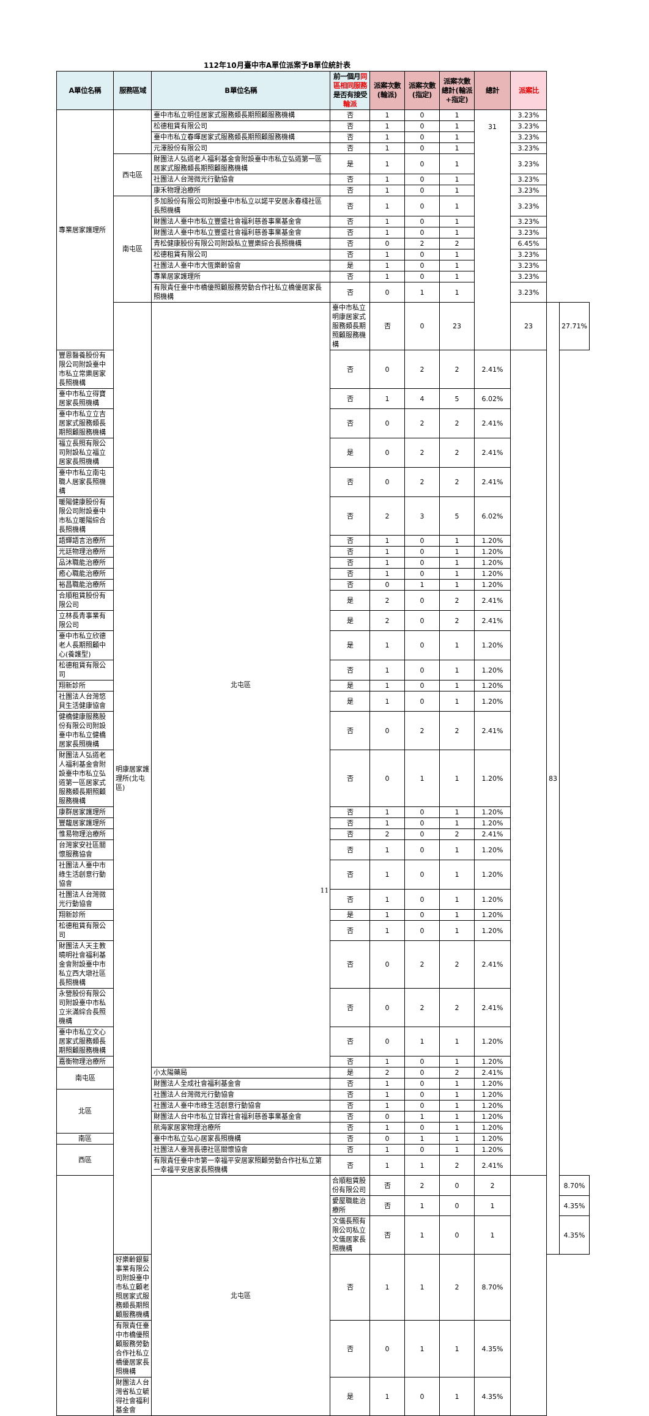112年10月臺中市A單位派案予B單位統計表
| A單位名稱 | 服務區域 | B單位名稱 | 前一個月 同區相同服務 是否有接受 輪派 | 派案次數(輪派) | 派案次數(指定) | 派案次數總計(輪派+指定) | 總計 | 派案比 | | |
| --- | --- | --- | --- | --- | --- | --- | --- | --- | --- | --- |
| 專業居家護理所 | | 臺中市私立明佳居家式服務類長期照顧服務機構 | 否 | 1 | 0 | 1 | 31 | 3.23% | | |
| | | 松德租賃有限公司 | 否 | 1 | 0 | 1 | | 3.23% | | |
| | | 臺中市私立春暉居家式服務類長期照顧服務機構 | 否 | 1 | 0 | 1 | | 3.23% | | |
| | | 元澤股份有限公司 | 否 | 1 | 0 | 1 | | 3.23% | | |
| | 西屯區 | 財團法人弘道老人福利基金會附設臺中市私立弘道第一區居家式服務類長期照顧服務機構 | 是 | 1 | 0 | 1 | | 3.23% | | |
| | | 社團法人台灣微光行動協會 | 否 | 1 | 0 | 1 | | 3.23% | | |
| | | 康禾物理治療所 | 否 | 1 | 0 | 1 | | 3.23% | | |
| | 南屯區 | 多加股份有限公司附設臺中市私立以諾平安居永春棧社區長照機構 | 否 | 1 | 0 | 1 | | 3.23% | | |
| | | 財團法人臺中市私立豐盛社會福利慈善事業基金會 | 否 | 1 | 0 | 1 | | 3.23% | | |
| | | 財團法人臺中市私立豐盛社會福利慈善事業基金會 | 否 | 1 | 0 | 1 | | 3.23% | | |
| | | 青松健康股份有限公司附設私立豐樂綜合長照機構 | 否 | 0 | 2 | 2 | | 6.45% | | |
| | | 松德租賃有限公司 | 否 | 1 | 0 | 1 | | 3.23% | | |
| | | 社團法人臺中市大恆樂齡協會 | 是 | 1 | 0 | 1 | | 3.23% | | |
| | | 專業居家護理所 | 否 | 1 | 0 | 1 | | 3.23% | | |
| | | 有限責任臺中市橋優照顧服務勞動合作社私立橋優居家長照機構 | 否 | 0 | 1 | 1 | | 3.23% | | |
| | 明康居家護理所(北屯區) | 北屯區 | 臺中市私立明康居家式服務類長期照顧服務機構 | 否 | 0 | 23 | | 23 | 83 | 27.71% |
| 豐恩醫養股份有限公司附設臺中市私立常樂居家長照機構 | | | 否 | 0 | 2 | 2 | 2.41% | | | |
| 臺中市私立得寶居家長照機構 | | | 否 | 1 | 4 | 5 | 6.02% | | | |
| 臺中市私立立吉居家式服務類長期照顧服務機構 | | | 否 | 0 | 2 | 2 | 2.41% | | | |
| 福立長照有限公司附設私立福立居家長照機構 | | | 是 | 0 | 2 | 2 | 2.41% | | | |
| 臺中市私立南屯職人居家長照機構 | | | 否 | 0 | 2 | 2 | 2.41% | | | |
| 暖陽健康股份有限公司附設臺中市私立暖陽綜合長照機構 | | | 否 | 2 | 3 | 5 | 6.02% | | | |
| 語輝語言治療所 | | | 否 | 1 | 0 | 1 | 1.20% | | | |
| 光廷物理治療所 | | | 否 | 1 | 0 | 1 | 1.20% | | | |
| 品沐職能治療所 | | | 否 | 1 | 0 | 1 | 1.20% | | | |
| 癒心職能治療所 | | | 否 | 1 | 0 | 1 | 1.20% | | | |
| 裕昌職能治療所 | | | 否 | 0 | 1 | 1 | 1.20% | | | |
| 合順租賃股份有限公司 | | | 是 | 2 | 0 | 2 | 2.41% | | | |
| 立林長青事業有限公司 | | | 是 | 2 | 0 | 2 | 2.41% | | | |
| 臺中市私立欣德老人長期照顧中心(養護型) | | | 是 | 1 | 0 | 1 | 1.20% | | | |
| 松德租賃有限公司 | | | 否 | 1 | 0 | 1 | 1.20% | | | |
| 翔新診所 | | | 是 | 1 | 0 | 1 | 1.20% | | | |
| 社團法人台灣悠貝生活健康協會 | | | 是 | 1 | 0 | 1 | 1.20% | | | |
| 健橋健康服務股份有限公司附設臺中市私立健橋居家長照機構 | | | 否 | 0 | 2 | 2 | 2.41% | | | |
| 財團法人弘道老人福利基金會附設臺中市私立弘道第一區居家式服務類長期照顧服務機構 | | | 否 | 0 | 1 | 1 | 1.20% | | | |
| 康群居家護理所 | | | 否 | 1 | 0 | 1 | 1.20% | | | |
| 豐馥居家護理所 | | | 否 | 1 | 0 | 1 | 1.20% | | | |
| 惟易物理治療所 | | | 否 | 2 | 0 | 2 | 2.41% | | | |
| 台灣家安社區關懷服務協會 | | | 否 | 1 | 0 | 1 | 1.20% | | | |
| 社團法人臺中市綠生活創意行動協會 | | | 否 | 1 | 0 | 1 | 1.20% | | | |
| 社團法人台灣微光行動協會 | | | 否 | 1 | 0 | 1 | 1.20% | | | |
| 翔新診所 | | | 是 | 1 | 0 | 1 | 1.20% | | | |
| 松德租賃有限公司 | | | 否 | 1 | 0 | 1 | 1.20% | | | |
| 財團法人天主教曉明社會福利基金會附設臺中市私立西大墩社區長照機構 | | | 否 | 0 | 2 | 2 | 2.41% | | | |
| 永營股份有限公司附設臺中市私立米滿綜合長照機構 | | | 否 | 0 | 2 | 2 | 2.41% | | | |
| 臺中市私立文心居家式服務類長期照顧服務機構 | | | 否 | 0 | 1 | 1 | 1.20% | | | |
| 嘉衡物理治療所 | | | 否 | 1 | 0 | 1 | 1.20% | | | |
| 南屯區 | | 小太陽藥局 | 是 | 2 | 0 | 2 | 2.41% | | | |
| | | 財團法人全成社會福利基金會 | 否 | 1 | 0 | 1 | 1.20% | | | |
| 北區 | | 社團法人台灣微光行動協會 | 否 | 1 | 0 | 1 | 1.20% | | | |
| | | 社團法人臺中市綠生活創意行動協會 | 否 | 1 | 0 | 1 | 1.20% | | | |
| | | 財團法人台中市私立甘霖社會福利慈善事業基金會 | 否 | 0 | 1 | 1 | 1.20% | | | |
| | | 航海家居家物理治療所 | 否 | 1 | 0 | 1 | 1.20% | | | |
| 南區 | | 臺中市私立弘心居家長照機構 | 否 | 0 | 1 | 1 | 1.20% | | | |
| 西區 | | 社團法人臺灣長德社區關懷協會 | 否 | 1 | 0 | 1 | 1.20% | | | |
| | | 有限責任臺中市第一幸福平安居家照顧勞動合作社私立第一幸福平安居家長照機構 | 否 | 1 | 1 | 2 | 2.41% | | | |
| | | 北屯區 | 合順租賃股份有限公司 | 否 | 2 | 0 | 2 | | | 8.70% |
| | | | 愛屋職能治療所 | 否 | 1 | 0 | 1 | | | 4.35% |
| | | | 文儀長照有限公司私立文儀居家長照機構 | 否 | 1 | 0 | 1 | | | 4.35% |
| | 好樂齡銀髮事業有限公司附設臺中市私立顧老照居家式服務類長期照顧服務機構 | | 否 | 1 | 1 | 2 | 8.70% | | | |
| | 有限責任臺中市橋優照顧服務勞動合作社私立橋優居家長照機構 | | 否 | 0 | 1 | 1 | 4.35% | | | |
| | 財團法人台灣省私立毓得社會福利基金會 | | 是 | 1 | 0 | 1 | 4.35% | | | |
11